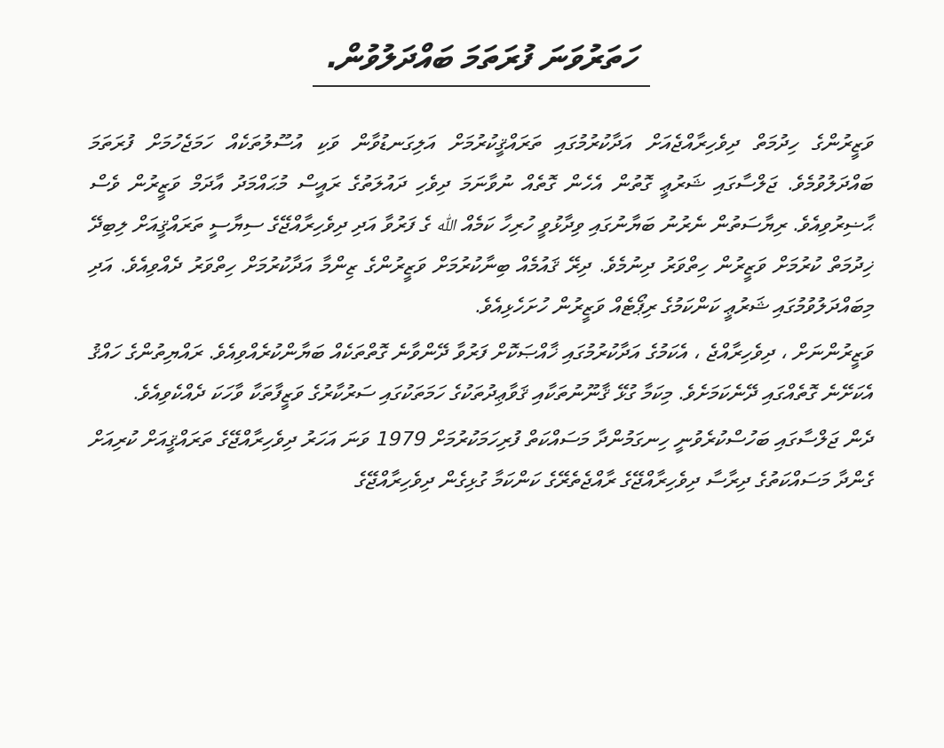ހަތަރުވަނަ ފުރަތަމަ ބައްދަލުވުން.
ވަޒީރުންގެ ހިދުމަތް ދިވެހިރާއްޖެއަށް އަދާކުރުމުގައި ތަރައްޤީކުރުމަށް އަލިގަނޑުވާން ވަކި އުސޫލުތަކެއް ހަމަޖެހުމަށް ފުރަތަމަ ބައްދަލުވުމެވެ. ޖަލްސާގައި ޝަރުޢީ ގޮތުން އެހެން ގޮތެއް ނުވާނަމަ ދިވެހި ދައުލަތުގެ ރައީސް މުޙައްމަދު އާދަމް ވަޒީރުން ވެސް ޙާޟިރުވިއެވެ. ރިޔާސަތުން ނެރުނު ބަޔާނުގައި ވިދާޅުވީ ހުރިހާ ކަމެއް ﷲ ގެ ފަރުވާ އަދި ދިވެހިރާއްޖޭގެ ސިޔާސީ ތަރައްޤީއަށް ލިބިދޭ ޚިދުމަތް ކުރުމަށް ވަޒީރުން ހިތްވަރު ދިނުމެވެ. ދިރޭ ޤައުމެއް ބިނާކުރުމަށް ވަޒީރުންގެ ޒިންމާ އަދާކުރުމަށް ހިތްވަރު ދެއްވިއެވެ. އަދި މިބައްދަލުވުމުގައި ޝަރުޢީ ކަންކަމުގެ ރިޕޯޓެއް ވަޒީރުން ހުށަހެޅިއެވެ.
ވަޒީރުންނަށް ، ދިވެހިރާއްޖެ ، އެކަމުގެ އަދާކުރުމުގައި ޚާއްޞަކޮށް ފަރުވާ ދޭންވާނެ ގޮތްތަކެއް ބަޔާންކުރެއްވިއެވެ. ރައްޔިތުންގެ ހައްޤު އެކަށޭނެ ގޮތެއްގައި ދޭނެކަމަށެވެ. މިކަމާ ގުޅޭ ޤާނޫނުތަކާއި ޤަވާޢިދުތަކުގެ ހަމަތަކުގައި ސަރުކާރުގެ ވަޒީފާތަކާ ވާހަކަ ދެއްކެވިއެވެ.
ދެން ޖަލްސާގައި ބަހުސްކުރެވުނީ ހިނގަމުންދާ މަސައްކަތް ފުރިހަމަކުރުމަށް 1979 ވަނަ އަހަރު ދިވެހިރާއްޖޭގެ ތަރައްޤީއަށް ކުރިއަށް ގެންދާ މަސައްކަތުގެ ދިރާސާ ދިވެހިރާއްޖޭގެ ރާއްޖެތެރޭގެ ކަންކަމާ ގުޅިގެން ދިވެހިރާއްޖޭގެ